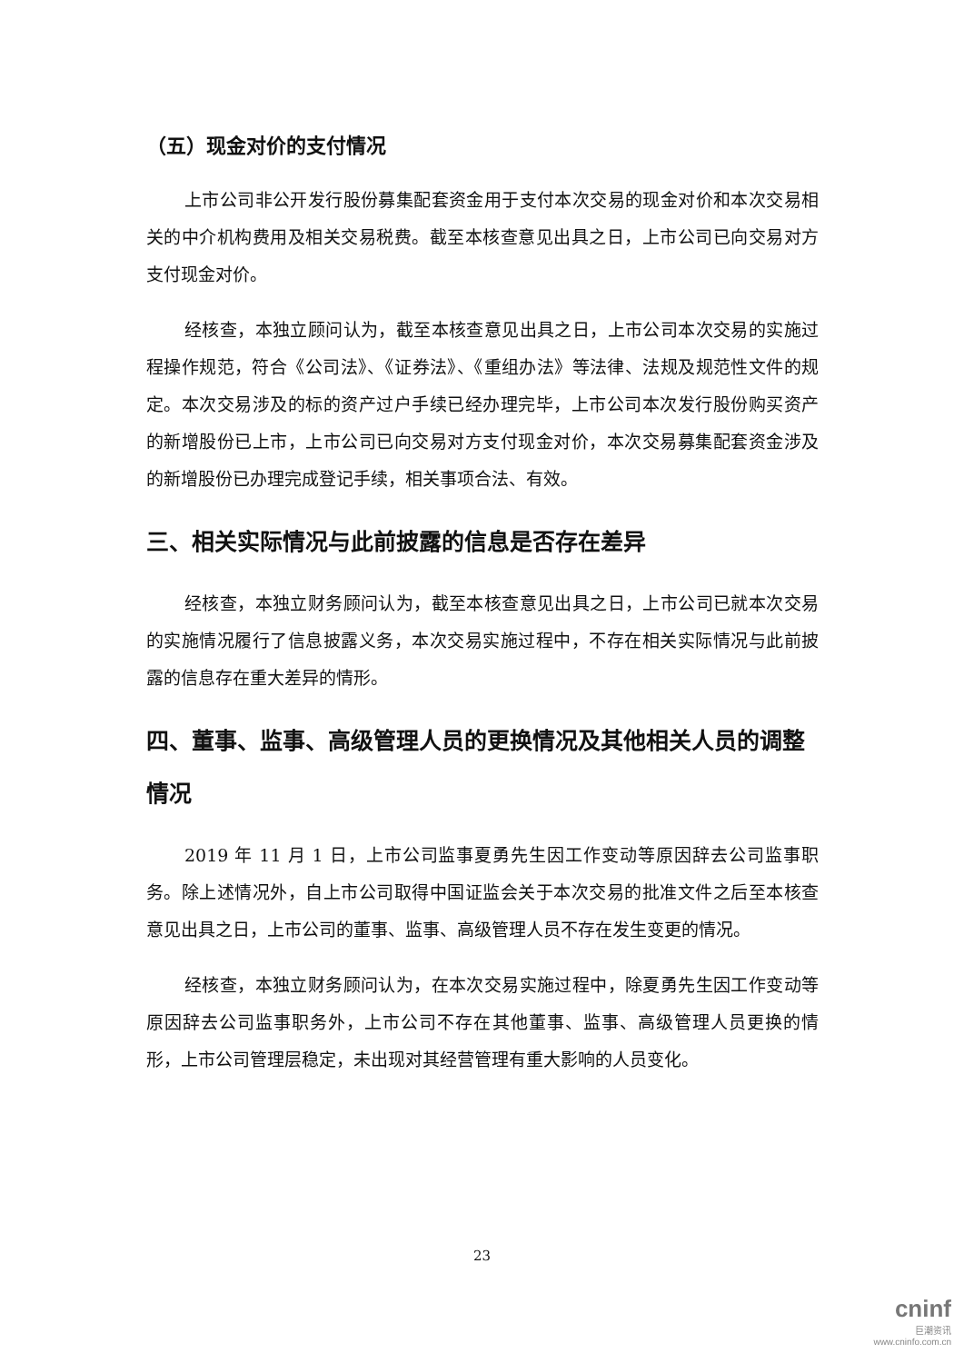（五）现金对价的支付情况
上市公司非公开发行股份募集配套资金用于支付本次交易的现金对价和本次交易相关的中介机构费用及相关交易税费。截至本核查意见出具之日，上市公司已向交易对方支付现金对价。
经核查，本独立顾问认为，截至本核查意见出具之日，上市公司本次交易的实施过程操作规范，符合《公司法》、《证券法》、《重组办法》等法律、法规及规范性文件的规定。本次交易涉及的标的资产过户手续已经办理完毕，上市公司本次发行股份购买资产的新增股份已上市，上市公司已向交易对方支付现金对价，本次交易募集配套资金涉及的新增股份已办理完成登记手续，相关事项合法、有效。
三、相关实际情况与此前披露的信息是否存在差异
经核查，本独立财务顾问认为，截至本核查意见出具之日，上市公司已就本次交易的实施情况履行了信息披露义务，本次交易实施过程中，不存在相关实际情况与此前披露的信息存在重大差异的情形。
四、董事、监事、高级管理人员的更换情况及其他相关人员的调整情况
2019 年 11 月 1 日，上市公司监事夏勇先生因工作变动等原因辞去公司监事职务。除上述情况外，自上市公司取得中国证监会关于本次交易的批准文件之后至本核查意见出具之日，上市公司的董事、监事、高级管理人员不存在发生变更的情况。
经核查，本独立财务顾问认为，在本次交易实施过程中，除夏勇先生因工作变动等原因辞去公司监事职务外，上市公司不存在其他董事、监事、高级管理人员更换的情形，上市公司管理层稳定，未出现对其经营管理有重大影响的人员变化。
23
cninf
巨潮资讯
www.cninfo.com.cn